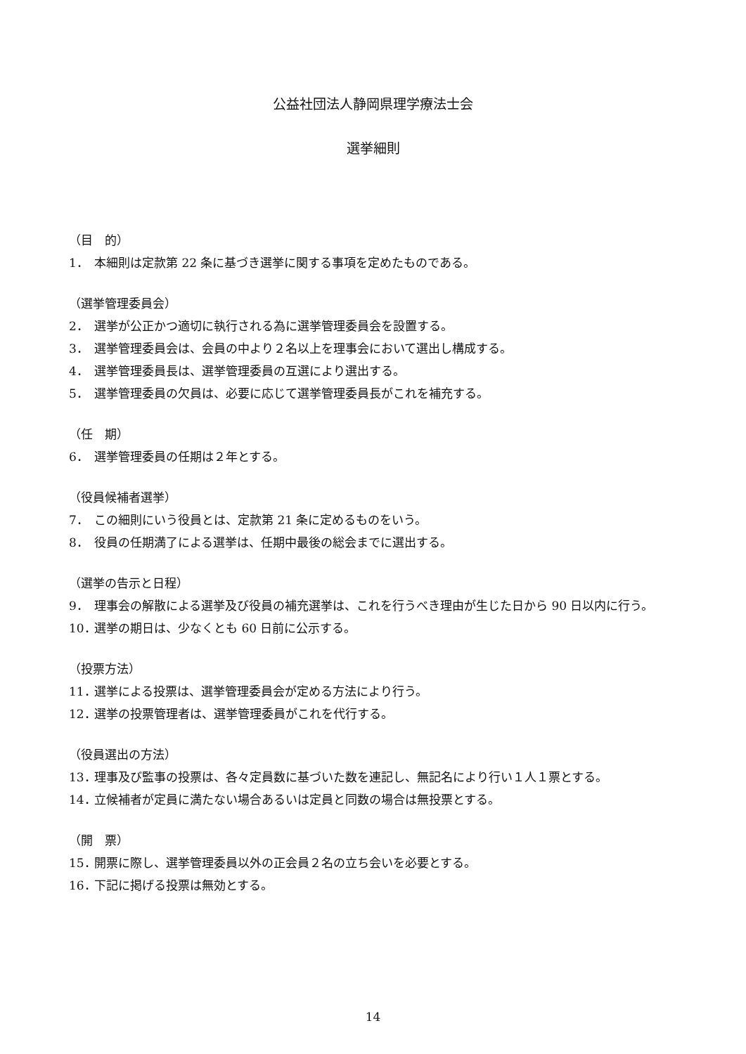公益社団法人静岡県理学療法士会
選挙細則
（目　的）
1． 本細則は定款第 22 条に基づき選挙に関する事項を定めたものである。
（選挙管理委員会）
2． 選挙が公正かつ適切に執行される為に選挙管理委員会を設置する。
3． 選挙管理委員会は、会員の中より２名以上を理事会において選出し構成する。
4． 選挙管理委員長は、選挙管理委員の互選により選出する。
5． 選挙管理委員の欠員は、必要に応じて選挙管理委員長がこれを補充する。
（任　期）
6． 選挙管理委員の任期は２年とする。
（役員候補者選挙）
7． この細則にいう役員とは、定款第 21 条に定めるものをいう。
8． 役員の任期満了による選挙は、任期中最後の総会までに選出する。
（選挙の告示と日程）
9． 理事会の解散による選挙及び役員の補充選挙は、これを行うべき理由が生じた日から 90 日以内に行う。
10． 選挙の期日は、少なくとも 60 日前に公示する。
（投票方法）
11． 選挙による投票は、選挙管理委員会が定める方法により行う。
12． 選挙の投票管理者は、選挙管理委員がこれを代行する。
（役員選出の方法）
13． 理事及び監事の投票は、各々定員数に基づいた数を連記し、無記名により行い１人１票とする。
14． 立候補者が定員に満たない場合あるいは定員と同数の場合は無投票とする。
（開　票）
15． 開票に際し、選挙管理委員以外の正会員２名の立ち会いを必要とする。
16． 下記に掲げる投票は無効とする。
14